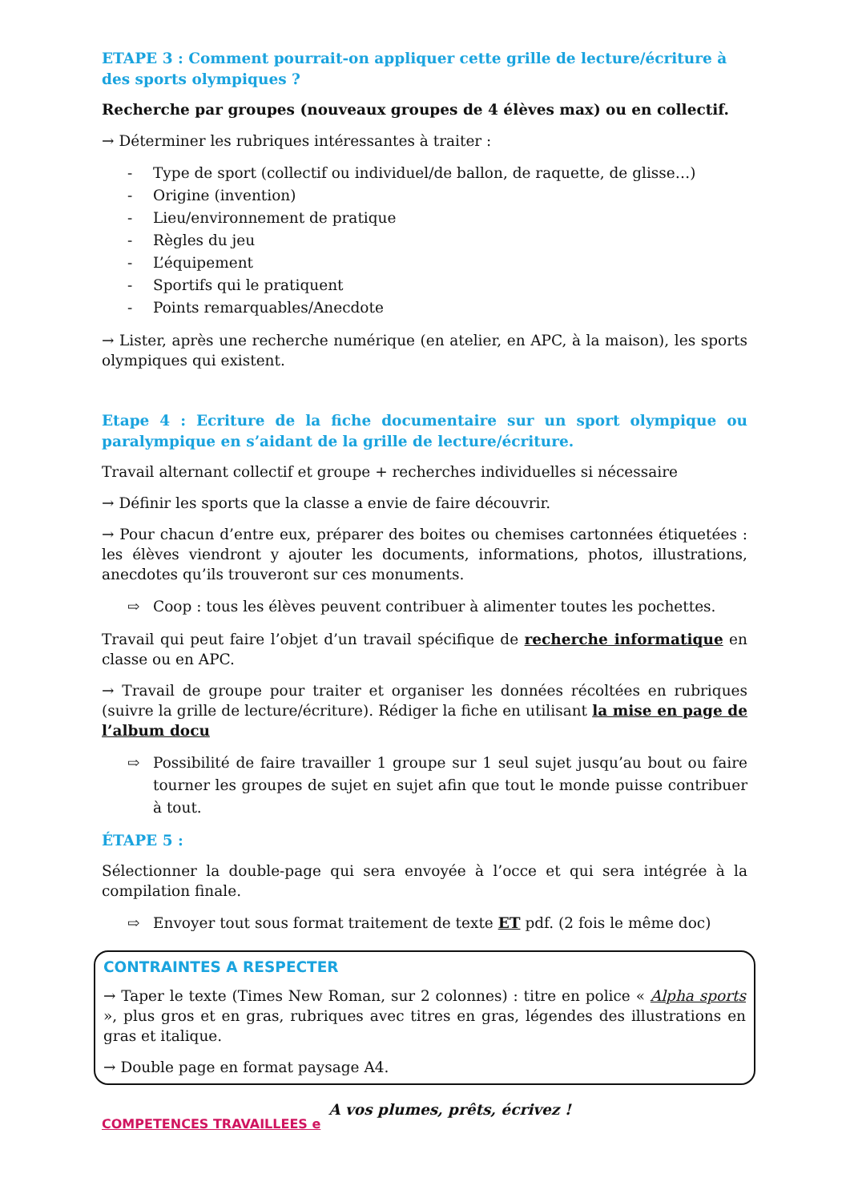ETAPE 3 : Comment pourrait-on appliquer cette grille de lecture/écriture à des sports olympiques ?
Recherche par groupes (nouveaux groupes de 4 élèves max) ou en collectif.
→ Déterminer les rubriques intéressantes à traiter :
- Type de sport (collectif ou individuel/de ballon, de raquette, de glisse…)
- Origine (invention)
- Lieu/environnement de pratique
- Règles du jeu
- L’équipement
- Sportifs qui le pratiquent
- Points remarquables/Anecdote
→ Lister, après une recherche numérique (en atelier, en APC, à la maison), les sports olympiques qui existent.
Etape 4 : Ecriture de la fiche documentaire sur un sport olympique ou paralympique en s’aidant de la grille de lecture/écriture.
Travail alternant collectif et groupe + recherches individuelles si nécessaire
→ Définir les sports que la classe a envie de faire découvrir.
→ Pour chacun d’entre eux, préparer des boites ou chemises cartonnées étiquetées : les élèves viendront y ajouter les documents, informations, photos, illustrations, anecdotes qu’ils trouveront sur ces monuments.
⇨ Coop : tous les élèves peuvent contribuer à alimenter toutes les pochettes.
Travail qui peut faire l’objet d’un travail spécifique de recherche informatique en classe ou en APC.
→ Travail de groupe pour traiter et organiser les données récoltées en rubriques (suivre la grille de lecture/écriture). Rédiger la fiche en utilisant la mise en page de l’album docu
⇨ Possibilité de faire travailler 1 groupe sur 1 seul sujet jusqu’au bout ou faire tourner les groupes de sujet en sujet afin que tout le monde puisse contribuer à tout.
ÉTAPE 5 :
Sélectionner la double-page qui sera envoyée à l’occe et qui sera intégrée à la compilation finale.
⇨ Envoyer tout sous format traitement de texte ET pdf. (2 fois le même doc)
CONTRAINTES A RESPECTER
→ Taper le texte (Times New Roman, sur 2 colonnes) : titre en police « Alpha sports », plus gros et en gras, rubriques avec titres en gras, légendes des illustrations en gras et italique.
→ Double page en format paysage A4.
COMPETENCES TRAVAILLEES e A vos plumes, prêts, écrivez !